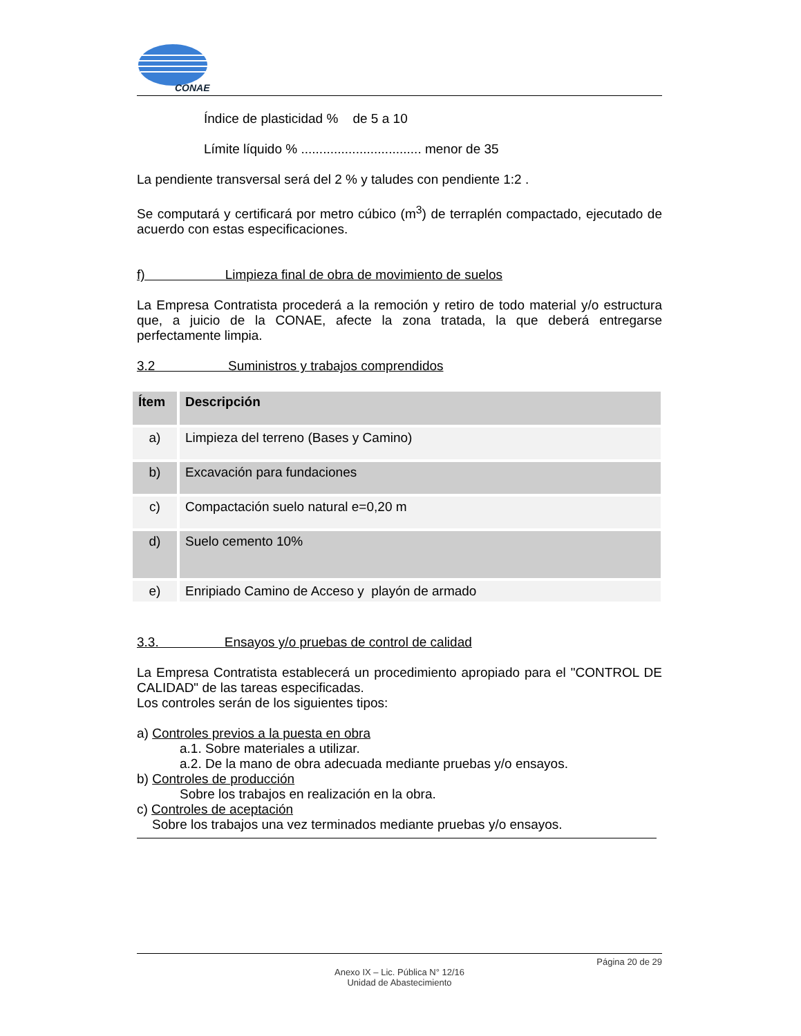CONAE
Índice de plasticidad % de 5 a 10
Límite líquido % ................................. menor de 35
La pendiente transversal será del 2 % y taludes con pendiente 1:2 .
Se computará y certificará por metro cúbico (m<sup>3</sup>) de terraplén compactado, ejecutado de acuerdo con estas especificaciones.
f) Limpieza final de obra de movimiento de suelos
La Empresa Contratista procederá a la remoción y retiro de todo material y/o estructura que, a juicio de la CONAE, afecte la zona tratada, la que deberá entregarse perfectamente limpia.
3.2 Suministros y trabajos comprendidos
| Ítem | Descripción |
| --- | --- |
| a) | Limpieza del terreno (Bases y Camino) |
| b) | Excavación para fundaciones |
| c) | Compactación suelo natural e=0,20 m |
| d) | Suelo cemento 10% |
| e) | Enripiado Camino de Acceso y playón de armado |
3.3. Ensayos y/o pruebas de control de calidad
La Empresa Contratista establecerá un procedimiento apropiado para el "CONTROL DE CALIDAD" de las tareas especificadas.
Los controles serán de los siguientes tipos:
a) Controles previos a la puesta en obra
a.1. Sobre materiales a utilizar.
a.2. De la mano de obra adecuada mediante pruebas y/o ensayos.
b) Controles de producción
Sobre los trabajos en realización en la obra.
c) Controles de aceptación
Sobre los trabajos una vez terminados mediante pruebas y/o ensayos.
Página 20 de 29
Anexo IX – Lic. Pública N° 12/16
Unidad de Abastecimiento